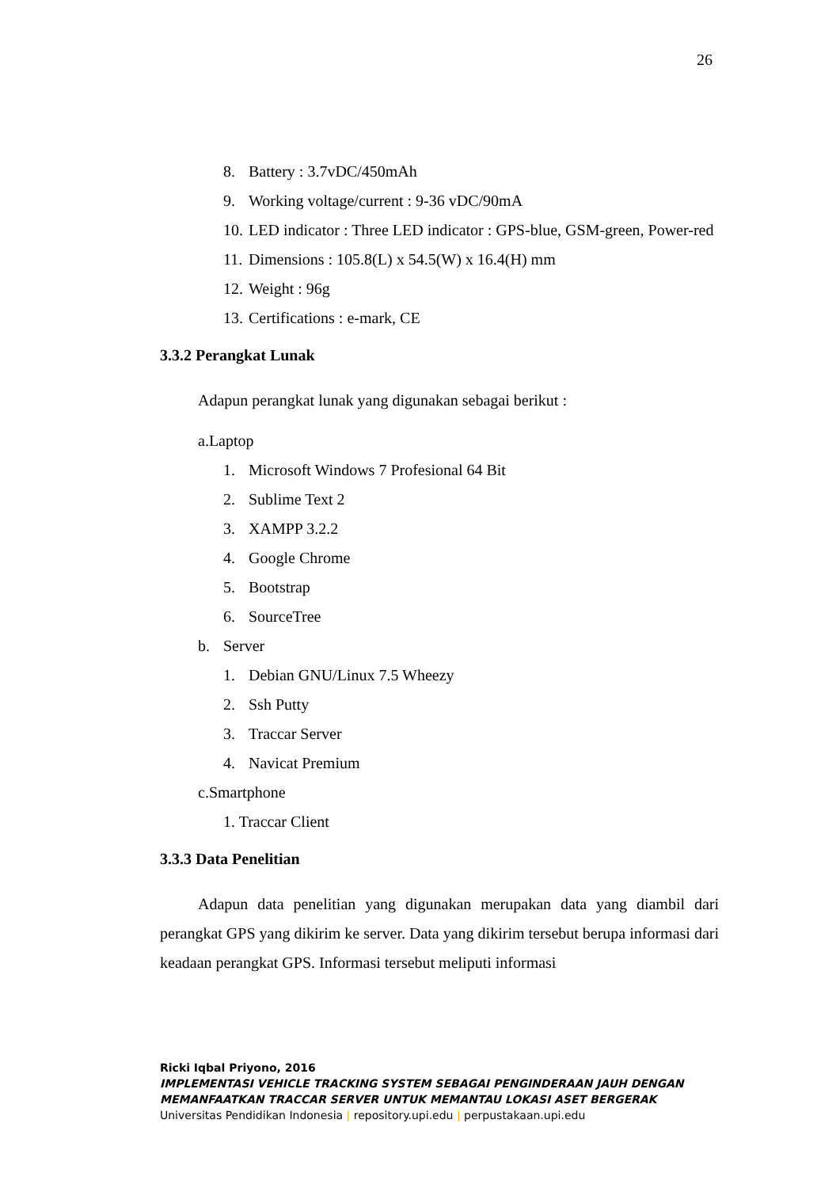26
8. Battery : 3.7vDC/450mAh
9. Working voltage/current : 9-36 vDC/90mA
10. LED indicator : Three LED indicator : GPS-blue, GSM-green, Power-red
11. Dimensions : 105.8(L) x 54.5(W) x 16.4(H) mm
12. Weight : 96g
13. Certifications : e-mark, CE
3.3.2 Perangkat Lunak
Adapun perangkat lunak yang digunakan sebagai berikut :
a.Laptop
1. Microsoft Windows 7 Profesional 64 Bit
2. Sublime Text 2
3. XAMPP 3.2.2
4. Google Chrome
5. Bootstrap
6. SourceTree
b. Server
1. Debian GNU/Linux 7.5 Wheezy
2. Ssh Putty
3. Traccar Server
4. Navicat Premium
c.Smartphone
1. Traccar Client
3.3.3 Data Penelitian
Adapun data penelitian yang digunakan merupakan data yang diambil dari perangkat GPS yang dikirim ke server. Data yang dikirim tersebut berupa informasi dari keadaan perangkat GPS. Informasi tersebut meliputi informasi
Ricki Iqbal Priyono, 2016
IMPLEMENTASI VEHICLE TRACKING SYSTEM SEBAGAI PENGINDERAAN JAUH DENGAN
MEMANFAATKAN TRACCAR SERVER UNTUK MEMANTAU LOKASI ASET BERGERAK
Universitas Pendidikan Indonesia | repository.upi.edu | perpustakaan.upi.edu